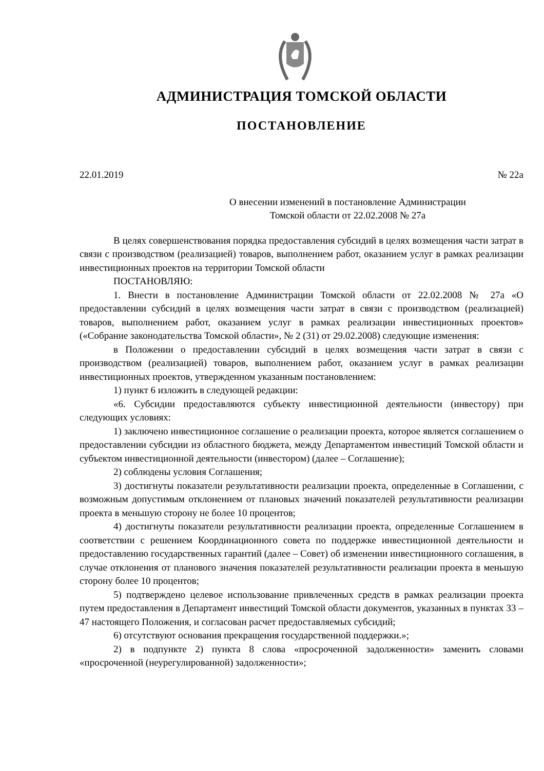АДМИНИСТРАЦИЯ ТОМСКОЙ ОБЛАСТИ
ПОСТАНОВЛЕНИЕ
22.01.2019 № 22а
О внесении изменений в постановление Администрации
Томской области от 22.02.2008 № 27а
В целях совершенствования порядка предоставления субсидий в целях возмещения части затрат в связи с производством (реализацией) товаров, выполнением работ, оказанием услуг в рамках реализации инвестиционных проектов на территории Томской области
ПОСТАНОВЛЯЮ:
1. Внести в постановление Администрации Томской области от 22.02.2008 № 27а «О предоставлении субсидий в целях возмещения части затрат в связи с производством (реализацией) товаров, выполнением работ, оказанием услуг в рамках реализации инвестиционных проектов» («Собрание законодательства Томской области», № 2 (31) от 29.02.2008) следующие изменения:
в Положении о предоставлении субсидий в целях возмещения части затрат в связи с производством (реализацией) товаров, выполнением работ, оказанием услуг в рамках реализации инвестиционных проектов, утвержденном указанным постановлением:
1) пункт 6 изложить в следующей редакции:
«6. Субсидии предоставляются субъекту инвестиционной деятельности (инвестору) при следующих условиях:
1) заключено инвестиционное соглашение о реализации проекта, которое является соглашением о предоставлении субсидии из областного бюджета, между Департаментом инвестиций Томской области и субъектом инвестиционной деятельности (инвестором) (далее – Соглашение);
2) соблюдены условия Соглашения;
3) достигнуты показатели результативности реализации проекта, определенные в Соглашении, с возможным допустимым отклонением от плановых значений показателей результативности реализации проекта в меньшую сторону не более 10 процентов;
4) достигнуты показатели результативности реализации проекта, определенные Соглашением в соответствии с решением Координационного совета по поддержке инвестиционной деятельности и предоставлению государственных гарантий (далее – Совет) об изменении инвестиционного соглашения, в случае отклонения от планового значения показателей результативности реализации проекта в меньшую сторону более 10 процентов;
5) подтверждено целевое использование привлеченных средств в рамках реализации проекта путем предоставления в Департамент инвестиций Томской области документов, указанных в пунктах 33 – 47 настоящего Положения, и согласован расчет предоставляемых субсидий;
6) отсутствуют основания прекращения государственной поддержки.»;
2) в подпункте 2) пункта 8 слова «просроченной задолженности» заменить словами «просроченной (неурегулированной) задолженности»;